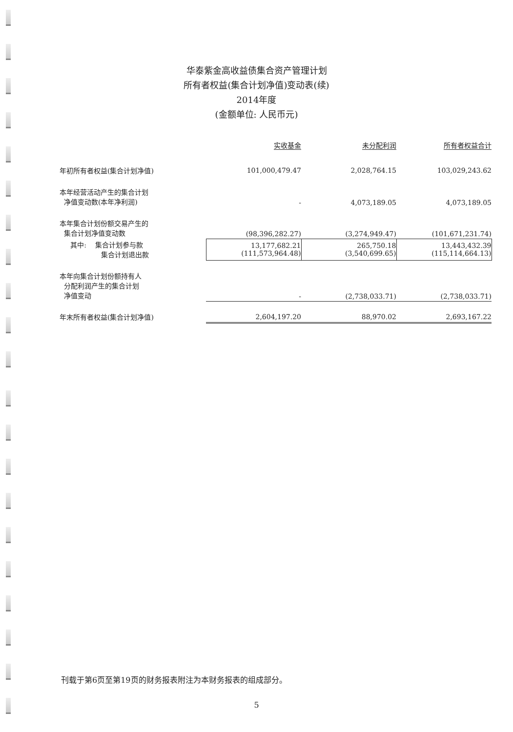华泰紫金高收益债集合资产管理计划
所有者权益(集合计划净值)变动表(续)
2014年度
(金额单位: 人民币元)
| | 实收基金 | 未分配利润 | 所有者权益合计 |
| --- | --- | --- | --- |
| 年初所有者权益(集合计划净值) | 101,000,479.47 | 2,028,764.15 | 103,029,243.62 |
| 本年经营活动产生的集合计划 净值变动数(本年净利润) | - | 4,073,189.05 | 4,073,189.05 |
| 本年集合计划份额交易产生的 集合计划净值变动数 | (98,396,282.27) | (3,274,949.47) | (101,671,231.74) |
| 其中: 集合计划参与款 集合计划退出款 | 13,177,682.21 (111,573,964.48) | 265,750.18 (3,540,699.65) | 13,443,432.39 (115,114,664.13) |
| 本年向集合计划份额持有人 分配利润产生的集合计划 净值变动 | - | (2,738,033.71) | (2,738,033.71) |
| 年末所有者权益(集合计划净值) | 2,604,197.20 | 88,970.02 | 2,693,167.22 |
刊载于第6页至第19页的财务报表附注为本财务报表的组成部分。
5